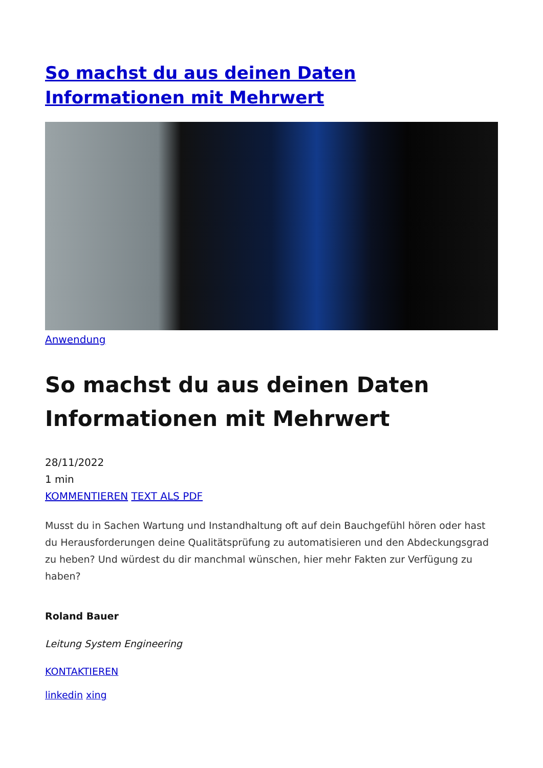So machst du aus deinen Daten Informationen mit Mehrwert
Anwendung
So machst du aus deinen Daten Informationen mit Mehrwert
28/11/2022
1 min
KOMMENTIEREN TEXT ALS PDF
Musst du in Sachen Wartung und Instandhaltung oft auf dein Bauchgefühl hören oder hast du Herausforderungen deine Qualitätsprüfung zu automatisieren und den Abdeckungsgrad zu heben? Und würdest du dir manchmal wünschen, hier mehr Fakten zur Verfügung zu haben?
Roland Bauer
Leitung System Engineering
KONTAKTIEREN
linkedin xing